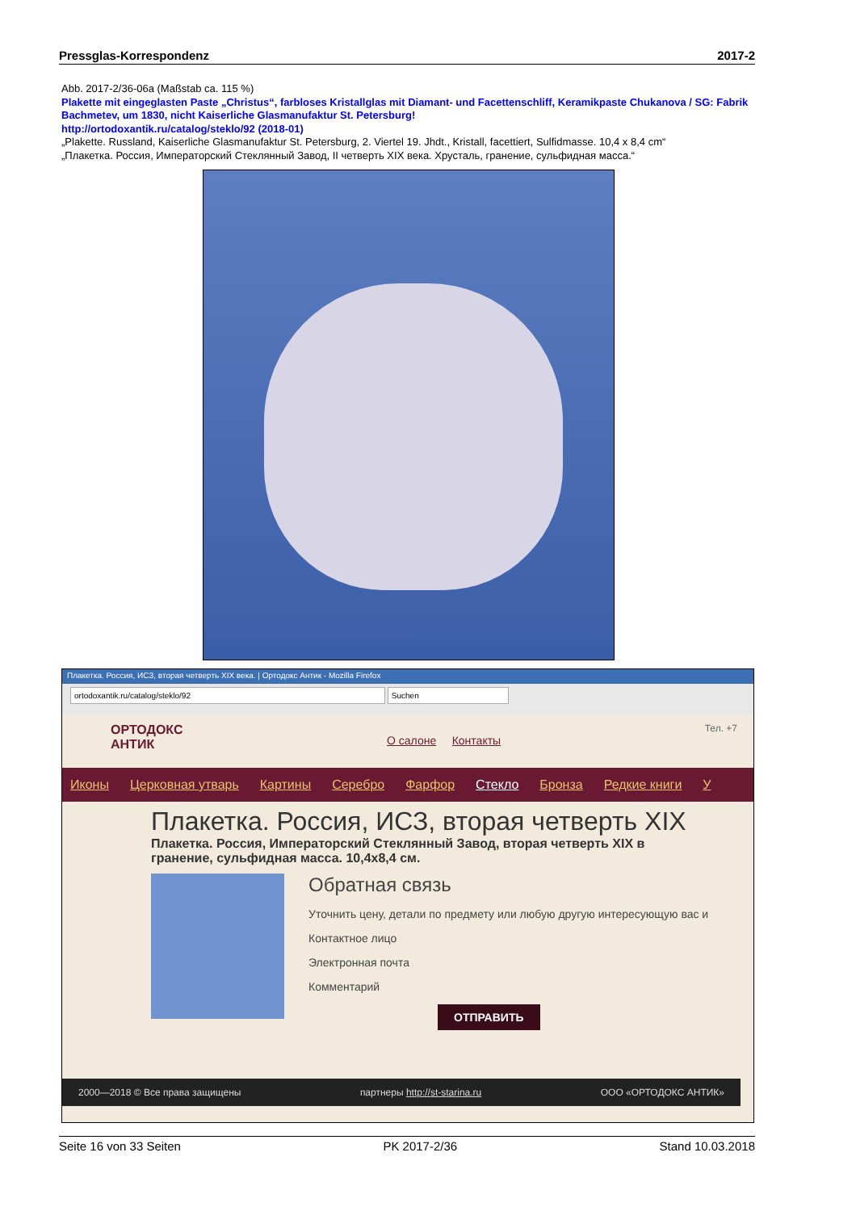Pressglas-Korrespondenz 2017-2
Abb. 2017-2/36-06a (Maßstab ca. 115 %)
Plakette mit eingeglasten Paste „Christus“, farbloses Kristallglas mit Diamant- und Facettenschliff, Keramikpaste Chukanova / SG: Fabrik Bachmetev, um 1830, nicht Kaiserliche Glasmanufaktur St. Petersburg!
http://ortodoxantik.ru/catalog/steklo/92 (2018-01)
„Plakette. Russland, Kaiserliche Glasmanufaktur St. Petersburg, 2. Viertel 19. Jhdt., Kristall, facettiert, Sulfidmasse. 10,4 x 8,4 cm“
„Плакетка. Россия, Императорский Стеклянный Завод, II четверть XIX века. Хрусталь, гранение, сульфидная масса.“
Плакетка. Россия, ИСЗ, вторая четверть XIX века. | Ортодокс Антик - Mozilla Firefox
ortodoxantik.ru/catalog/steklo/92 Suchen
ОРТОДОКС
АНТИК О салоне Контакты Тел. +7
Иконы Церковная утварь Картины Серебро Фарфор Стекло Бронза Редкие книги У
Плакетка. Россия, ИСЗ, вторая четверть XIX
Плакетка. Россия, Императорский Стеклянный Завод, вторая четверть XIX в
гранение, сульфидная масса. 10,4х8,4 см.
Обратная связь
Уточнить цену, детали по предмету или любую другую интересующую вас и
Контактное лицо
Электронная почта
Комментарий
ОТПРАВИТЬ
2000—2018 © Все права защищены партнеры http://st-starina.ru ООО «ОРТОДОКС АНТИК»
Seite 16 von 33 Seiten PK 2017-2/36 Stand 10.03.2018